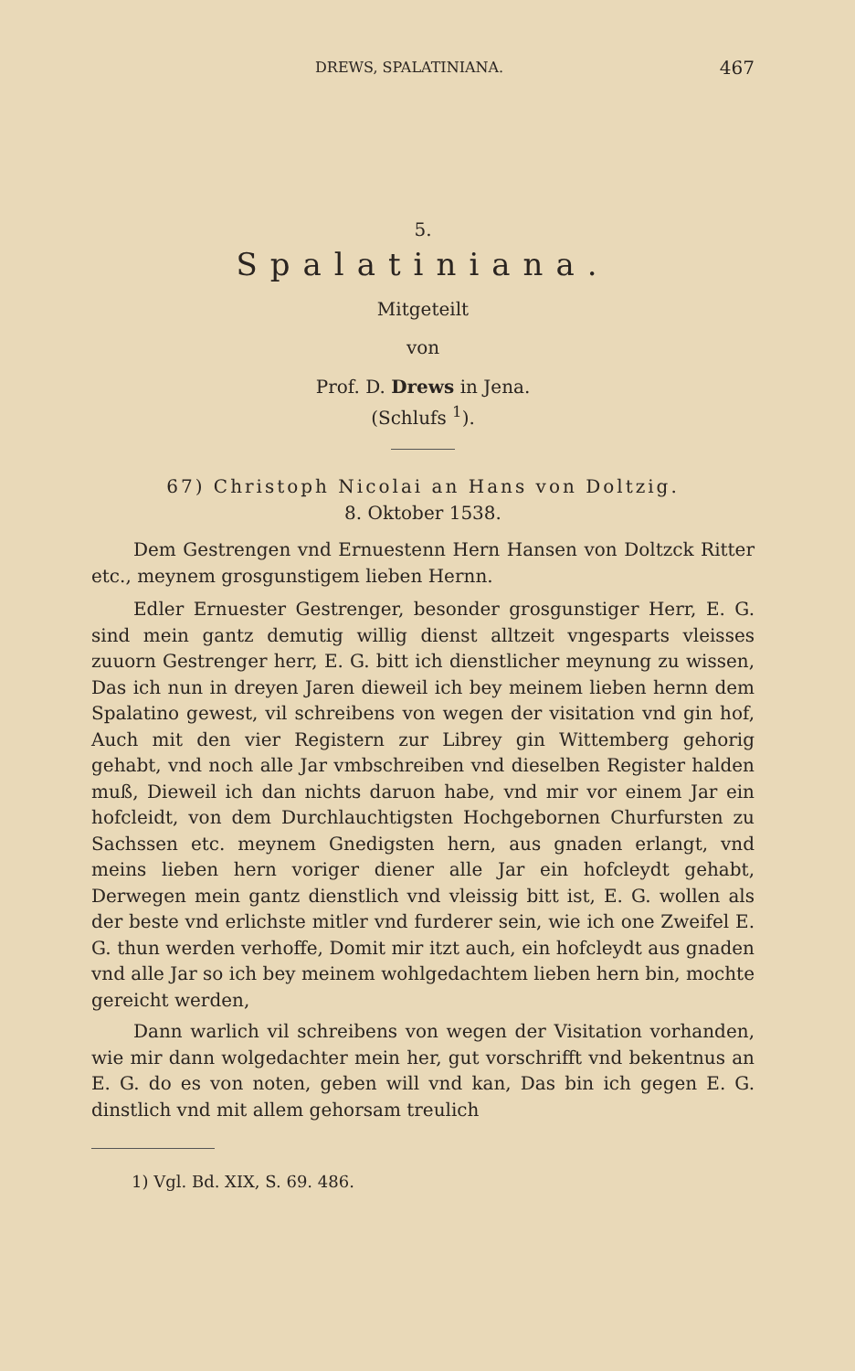DREWS, SPALATINIANA. 467
5.
Spalatiniana.
Mitgeteilt
von
Prof. D. Drews in Jena.
(Schlufs <sup>1</sup>).
67) Christoph Nicolai an Hans von Doltzig.
8. Oktober 1538.
Dem Gestrengen vnd Ernuestenn Hern Hansen von Doltzck Ritter etc., meynem grosgunstigem lieben Hernn.
Edler Ernuester Gestrenger, besonder grosgunstiger Herr, E. G. sind mein gantz demutig willig dienst alltzeit vngesparts vleisses zuuorn Gestrenger herr, E. G. bitt ich dienstlicher meynung zu wissen, Das ich nun in dreyen Jaren dieweil ich bey meinem lieben hernn dem Spalatino gewest, vil schreibens von wegen der visitation vnd gin hof, Auch mit den vier Registern zur Librey gin Wittemberg gehorig gehabt, vnd noch alle Jar vmbschreiben vnd dieselben Register halden muß, Dieweil ich dan nichts daruon habe, vnd mir vor einem Jar ein hofcleidt, von dem Durchlauchtigsten Hochgebornen Churfursten zu Sachssen etc. meynem Gnedigsten hern, aus gnaden erlangt, vnd meins lieben hern voriger diener alle Jar ein hofcleydt gehabt, Derwegen mein gantz dienstlich vnd vleissig bitt ist, E. G. wollen als der beste vnd erlichste mitler vnd furderer sein, wie ich one Zweifel E. G. thun werden verhoffe, Domit mir itzt auch, ein hofcleydt aus gnaden vnd alle Jar so ich bey meinem wohlgedachtem lieben hern bin, mochte gereicht werden,
Dann warlich vil schreibens von wegen der Visitation vorhanden, wie mir dann wolgedachter mein her, gut vorschrifft vnd bekentnus an E. G. do es von noten, geben will vnd kan, Das bin ich gegen E. G. dinstlich vnd mit allem gehorsam treulich
1) Vgl. Bd. XIX, S. 69. 486.